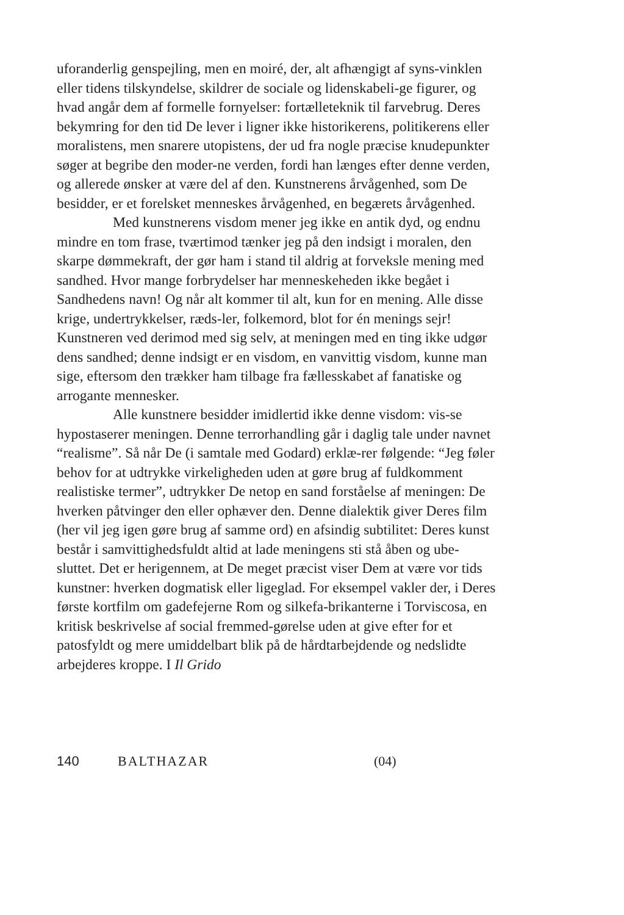uforanderlig genspejling, men en moiré, der, alt afhængigt af syns-vinklen eller tidens tilskyndelse, skildrer de sociale og lidenskabeli-ge figurer, og hvad angår dem af formelle fornyelser: fortælleteknik til farvebrug. Deres bekymring for den tid De lever i ligner ikke historikerens, politikerens eller moralistens, men snarere utopistens, der ud fra nogle præcise knudepunkter søger at begribe den moder-ne verden, fordi han længes efter denne verden, og allerede ønsker at være del af den. Kunstnerens årvågenhed, som De besidder, er et forelsket menneskes årvågenhed, en begærets årvågenhed.
Med kunstnerens visdom mener jeg ikke en antik dyd, og endnu mindre en tom frase, tværtimod tænker jeg på den indsigt i moralen, den skarpe dømmekraft, der gør ham i stand til aldrig at forveksle mening med sandhed. Hvor mange forbrydelser har menneskeheden ikke begået i Sandhedens navn! Og når alt kommer til alt, kun for en mening. Alle disse krige, undertrykkelser, ræds-ler, folkemord, blot for én menings sejr! Kunstneren ved derimod med sig selv, at meningen med en ting ikke udgør dens sandhed; denne indsigt er en visdom, en vanvittig visdom, kunne man sige, eftersom den trækker ham tilbage fra fællesskabet af fanatiske og arrogante mennesker.
Alle kunstnere besidder imidlertid ikke denne visdom: vis-se hypostaserer meningen. Denne terrorhandling går i daglig tale under navnet “realisme”. Så når De (i samtale med Godard) erklæ-rer følgende: “Jeg føler behov for at udtrykke virkeligheden uden at gøre brug af fuldkomment realistiske termer”, udtrykker De netop en sand forståelse af meningen: De hverken påtvinger den eller ophæver den. Denne dialektik giver Deres film (her vil jeg igen gøre brug af samme ord) en afsindig subtilitet: Deres kunst består i samvittighedsfuldt altid at lade meningens sti stå åben og ube-sluttet. Det er herigennem, at De meget præcist viser Dem at være vor tids kunstner: hverken dogmatisk eller ligeglad. For eksempel vakler der, i Deres første kortfilm om gadefejerne Rom og silkefa-brikanterne i Torviscosa, en kritisk beskrivelse af social fremmed-gørelse uden at give efter for et patosfyldt og mere umiddelbart blik på de hårdtarbejdende og nedslidte arbejderes kroppe. I Il Grido
140 BALTHAZAR (04)